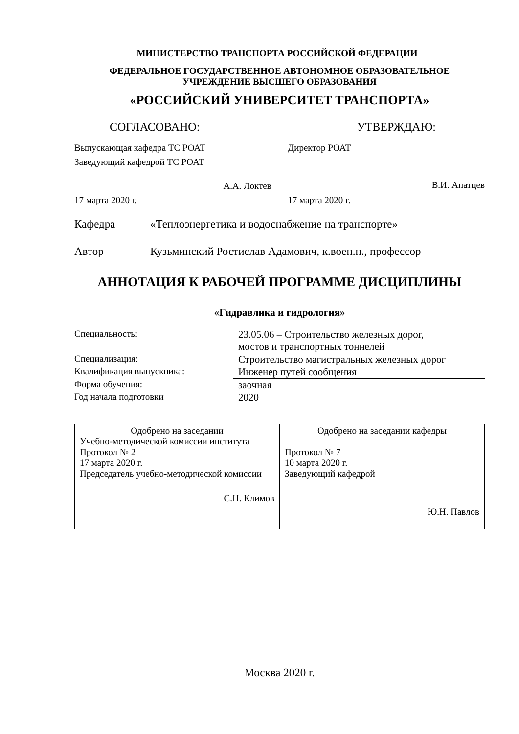МИНИСТЕРСТВО ТРАНСПОРТА РОССИЙСКОЙ ФЕДЕРАЦИИ
ФЕДЕРАЛЬНОЕ ГОСУДАРСТВЕННОЕ АВТОНОМНОЕ ОБРАЗОВАТЕЛЬНОЕ
УЧРЕЖДЕНИЕ ВЫСШЕГО ОБРАЗОВАНИЯ
«РОССИЙСКИЙ УНИВЕРСИТЕТ ТРАНСПОРТА»
СОГЛАСОВАНО: УТВЕРЖДАЮ:
Выпускающая кафедра ТС РОАТ
Заведующий кафедрой ТС РОАТ
А.А. Локтев
17 марта 2020 г.
Директор РОАТ
В.И. Апатцев
17 марта 2020 г.
Кафедра «Теплоэнергетика и водоснабжение на транспорте»
Автор Кузьминский Ростислав Адамович, к.воен.н., профессор
АННОТАЦИЯ К РАБОЧЕЙ ПРОГРАММЕ ДИСЦИПЛИНЫ
«Гидравлика и гидрология»
| Специальность: | 23.05.06 – Строительство железных дорог, мостов и транспортных тоннелей |
| Специализация: | Строительство магистральных железных дорог |
| Квалификация выпускника: | Инженер путей сообщения |
| Форма обучения: | заочная |
| Год начала подготовки | 2020 |
| Одобрено на заседании Учебно-методической комиссии института Протокол № 2 17 марта 2020 г. Председатель учебно-методической комиссии С.Н. Климов | Одобрено на заседании кафедры Протокол № 7 10 марта 2020 г. Заведующий кафедрой Ю.Н. Павлов |
Москва 2020 г.